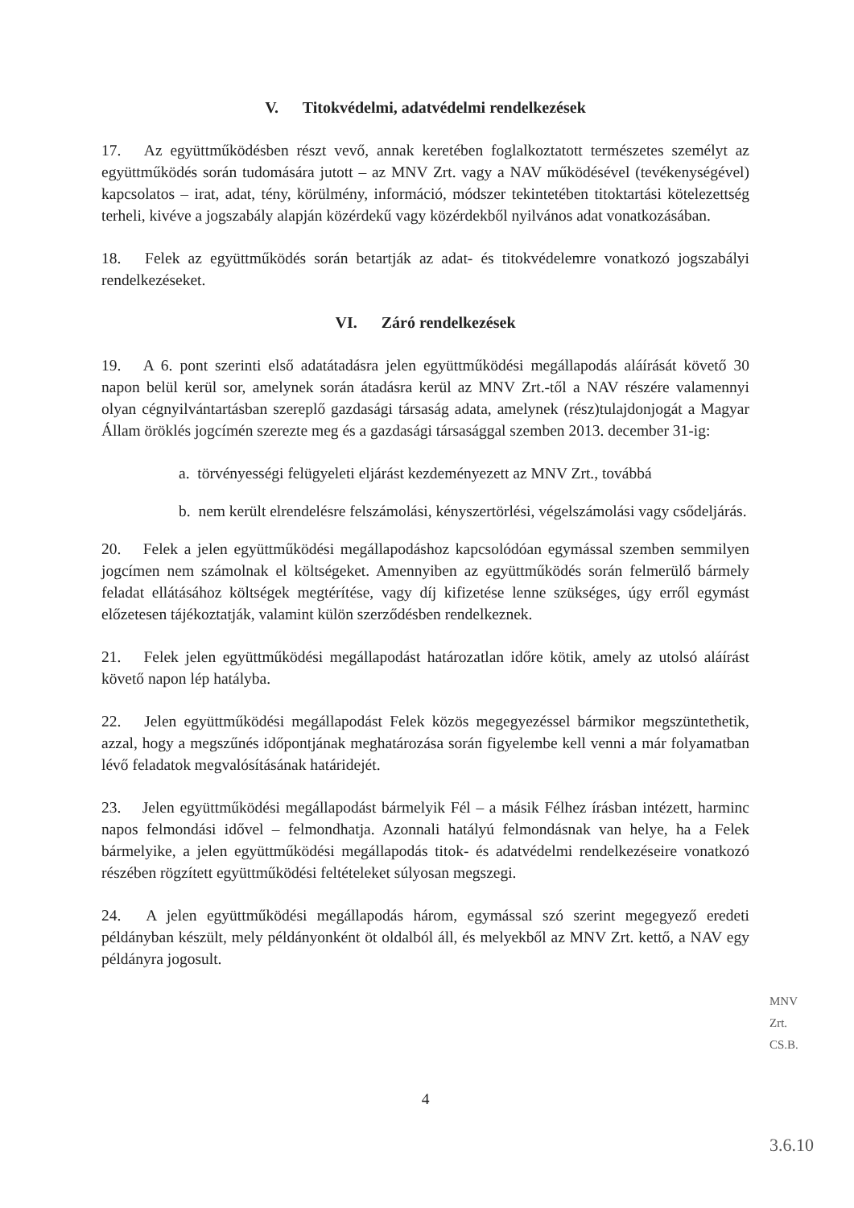V. Titokvédelmi, adatvédelmi rendelkezések
17. Az együttműködésben részt vevő, annak keretében foglalkoztatott természetes személyt az együttműködés során tudomására jutott – az MNV Zrt. vagy a NAV működésével (tevékenységével) kapcsolatos – irat, adat, tény, körülmény, információ, módszer tekintetében titoktartási kötelezettség terheli, kivéve a jogszabály alapján közérdekű vagy közérdekből nyilvános adat vonatkozásában.
18. Felek az együttműködés során betartják az adat- és titokvédelemre vonatkozó jogszabályi rendelkezéseket.
VI. Záró rendelkezések
19. A 6. pont szerinti első adatátadásra jelen együttműködési megállapodás aláírását követő 30 napon belül kerül sor, amelynek során átadásra kerül az MNV Zrt.-től a NAV részére valamennyi olyan cégnyilvántartásban szereplő gazdasági társaság adata, amelynek (rész)tulajdonjogát a Magyar Állam öröklés jogcímén szerezte meg és a gazdasági társasággal szemben 2013. december 31-ig:
a. törvényességi felügyeleti eljárást kezdeményezett az MNV Zrt., továbbá
b. nem került elrendelésre felszámolási, kényszertörlési, végelszámolási vagy csődeljárás.
20. Felek a jelen együttműködési megállapodáshoz kapcsolódóan egymással szemben semmilyen jogcímen nem számolnak el költségeket. Amennyiben az együttműködés során felmerülő bármely feladat ellátásához költségek megtérítése, vagy díj kifizetése lenne szükséges, úgy erről egymást előzetesen tájékoztatják, valamint külön szerződésben rendelkeznek.
21. Felek jelen együttműködési megállapodást határozatlan időre kötik, amely az utolsó aláírást követő napon lép hatályba.
22. Jelen együttműködési megállapodást Felek közös megegyezéssel bármikor megszüntethetik, azzal, hogy a megszűnés időpontjának meghatározása során figyelembe kell venni a már folyamatban lévő feladatok megvalósításának határidejét.
23. Jelen együttműködési megállapodást bármelyik Fél – a másik Félhez írásban intézett, harminc napos felmondási idővel – felmondhatja. Azonnali hatályú felmondásnak van helye, ha a Felek bármelyike, a jelen együttműködési megállapodás titok- és adatvédelmi rendelkezéseire vonatkozó részében rögzített együttműködési feltételeket súlyosan megszegi.
24. A jelen együttműködési megállapodás három, egymással szó szerint megegyező eredeti példányban készült, mely példányonként öt oldalból áll, és melyekből az MNV Zrt. kettő, a NAV egy példányra jogosult.
MNV Zrt. CS.B.
4
3.6.10